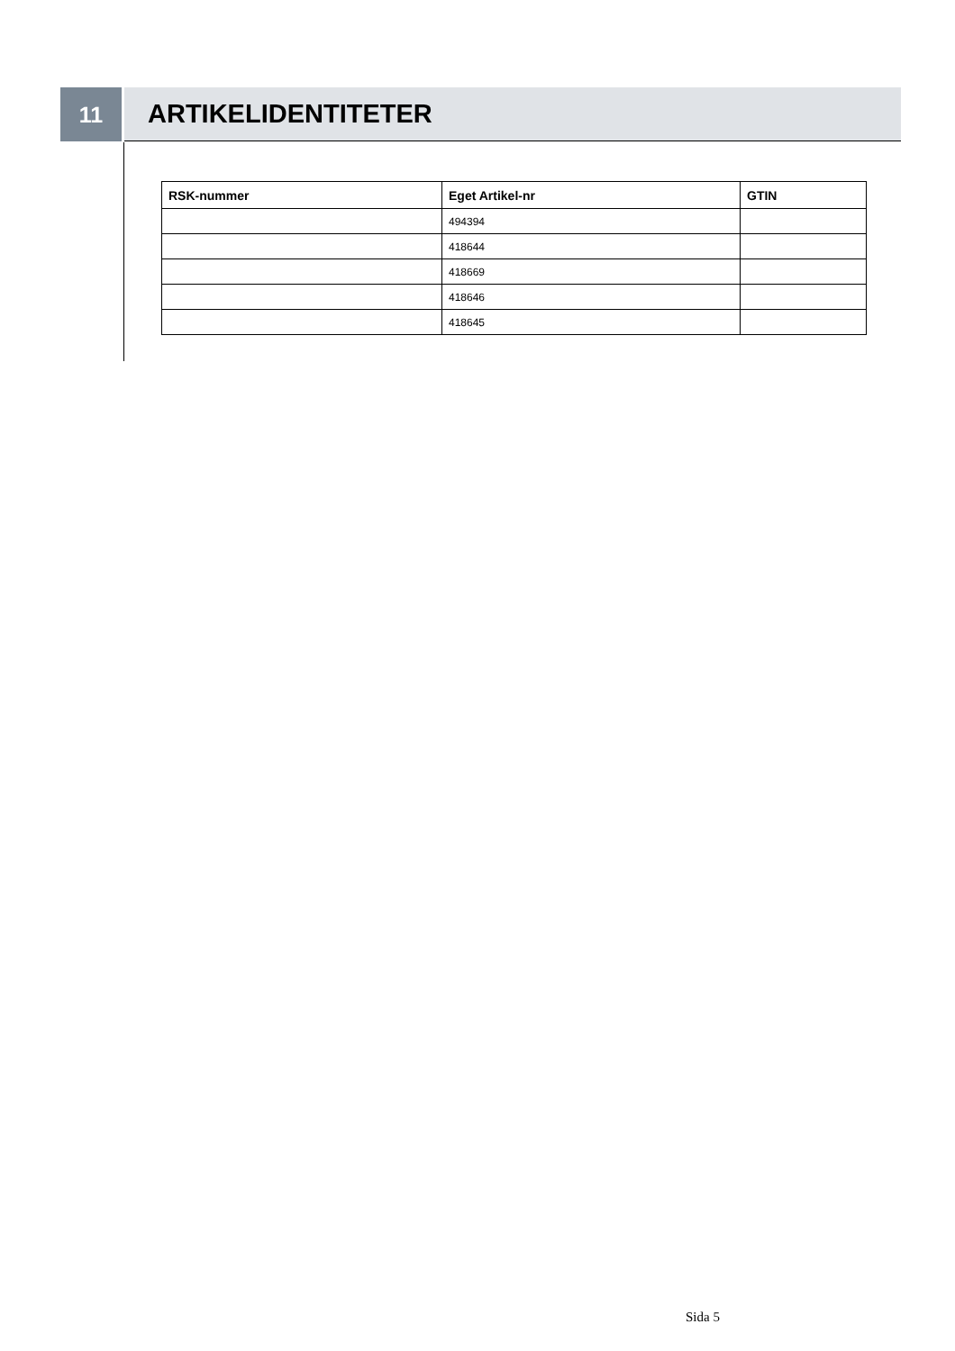11
ARTIKELIDENTITETER
| RSK-nummer | Eget Artikel-nr | GTIN |
| --- | --- | --- |
| | 494394 | |
| | 418644 | |
| | 418669 | |
| | 418646 | |
| | 418645 | |
Sida 5